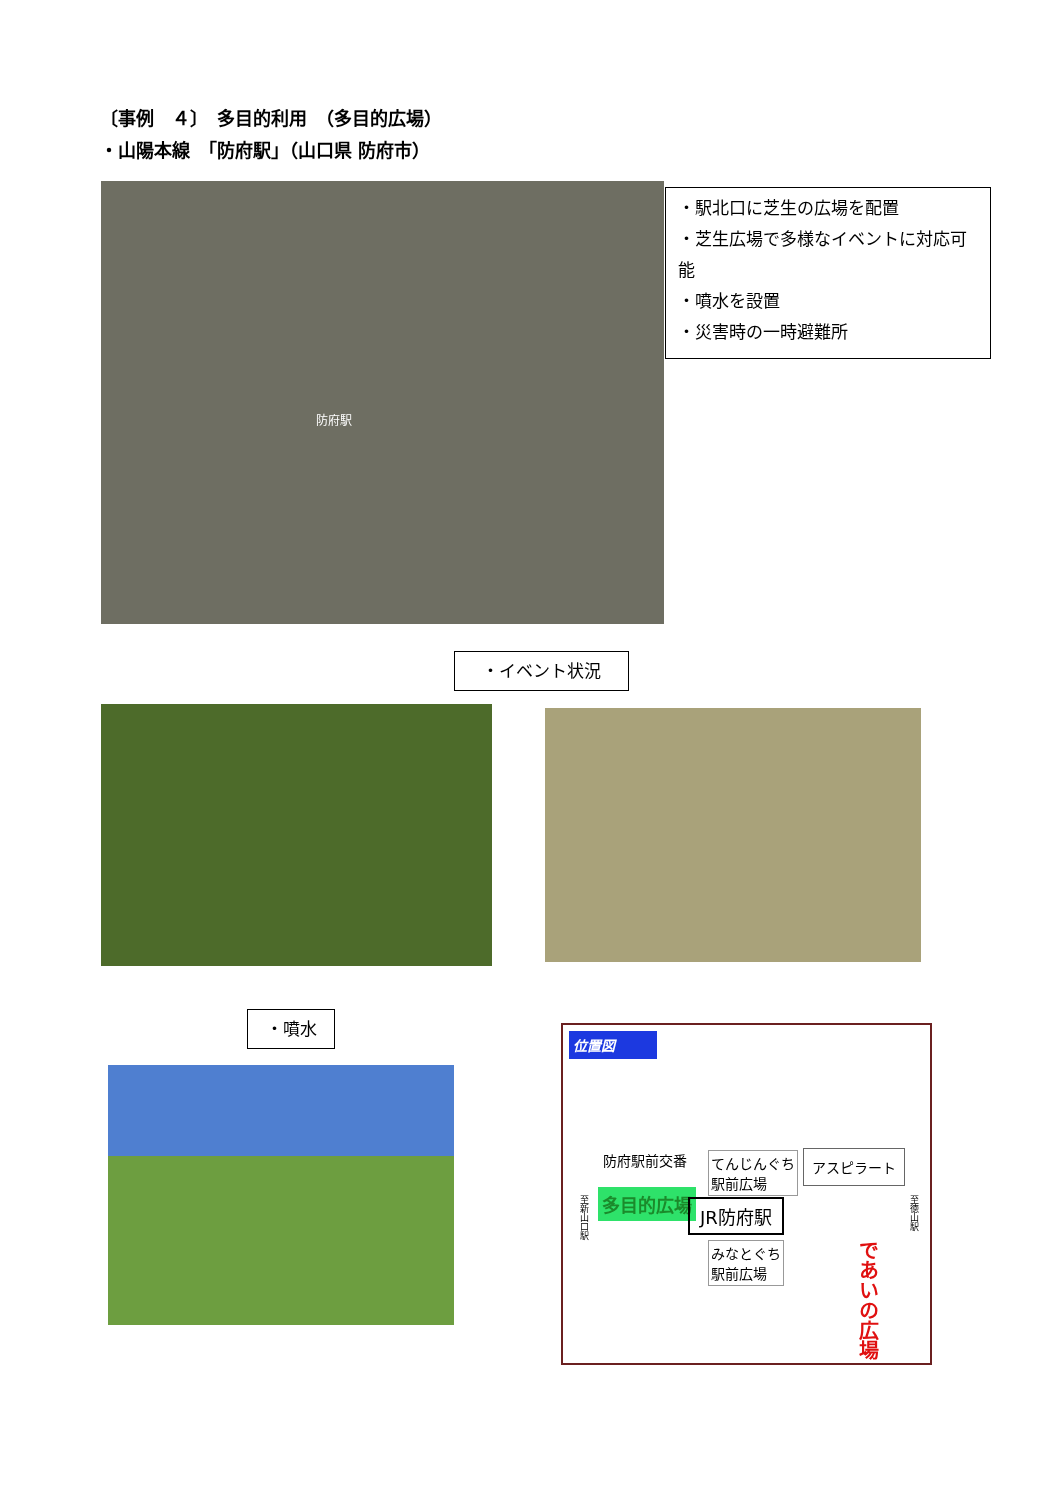〔事例　４〕　多目的利用　（多目的広場）
・山陽本線　「防府駅」（山口県 防府市）
防府駅
・駅北口に芝生の広場を配置
・芝生広場で多様なイベントに対応可能
・噴水を設置
・災害時の一時避難所
・イベント状況
・噴水
位置図
防府駅前交番
てんじんぐち
駅前広場
アスピラート
多目的広場 JR防府駅
みなとぐち
駅前広場
であいの広場
至新山口駅
至徳山駅